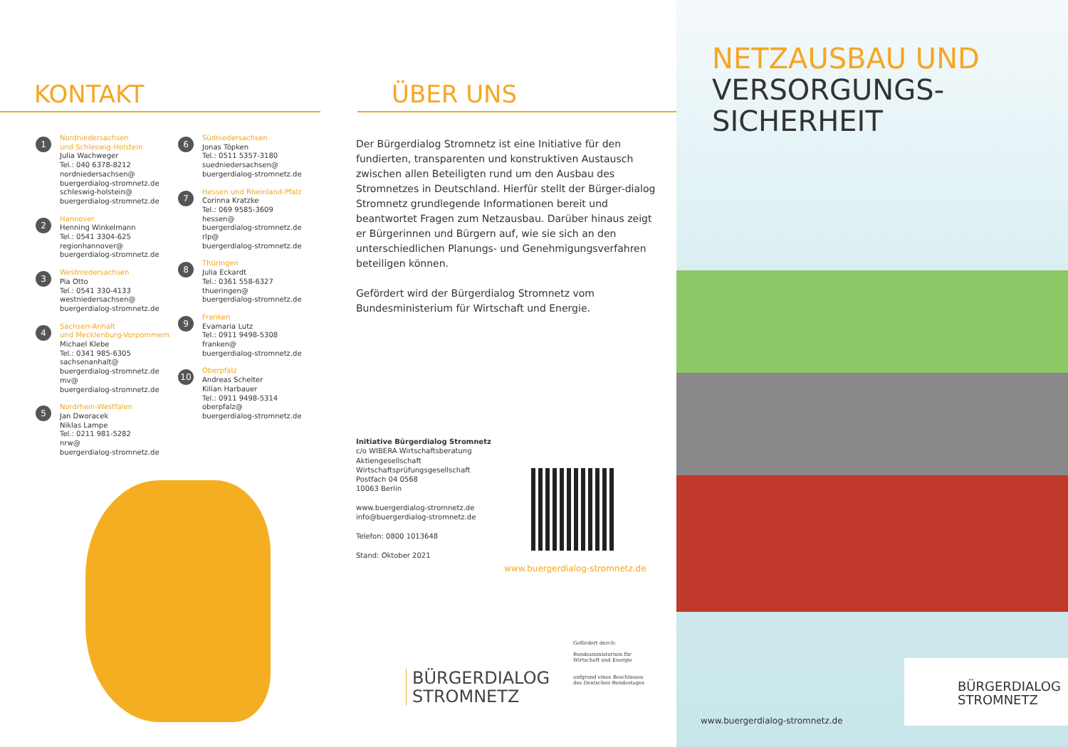KONTAKT
1
Nordniedersachsen
und Schleswig-Holstein
Julia Wachweger
Tel.: 040 6378-8212
nordniedersachsen@
buergerdialog-stromnetz.de
schleswig-holstein@
buergerdialog-stromnetz.de
2
Hannover
Henning Winkelmann
Tel.: 0541 3304-625
regionhannover@
buergerdialog-stromnetz.de
3
Westniedersachsen
Pia Otto
Tel.: 0541 330-4133
westniedersachsen@
buergerdialog-stromnetz.de
4
Sachsen-Anhalt
und Mecklenburg-Vorpommern
Michael Klebe
Tel.: 0341 985-6305
sachsenanhalt@
buergerdialog-stromnetz.de
mv@
buergerdialog-stromnetz.de
5
Nordrhein-Westfalen
Jan Dworacek
Niklas Lampe
Tel.: 0211 981-5282
nrw@
buergerdialog-stromnetz.de
6
Südniedersachsen
Jonas Töpken
Tel.: 0511 5357-3180
suedniedersachsen@
buergerdialog-stromnetz.de
7
Hessen und Rheinland-Pfalz
Corinna Kratzke
Tel.: 069 9585-3609
hessen@
buergerdialog-stromnetz.de
rlp@
buergerdialog-stromnetz.de
8
Thüringen
Julia Eckardt
Tel.: 0361 558-6327
thueringen@
buergerdialog-stromnetz.de
9
Franken
Evamaria Lutz
Tel.: 0911 9498-5308
franken@
buergerdialog-stromnetz.de
10
Oberpfalz
Andreas Schelter
Kilian Harbauer
Tel.: 0911 9498-5314
oberpfalz@
buergerdialog-stromnetz.de
ÜBER UNS
Der Bürgerdialog Stromnetz ist eine Initiative für den fundierten, transparenten und konstruktiven Austausch zwischen allen Beteiligten rund um den Ausbau des Stromnetzes in Deutschland. Hierfür stellt der Bürger-dialog Stromnetz grundlegende Informationen bereit und beantwortet Fragen zum Netzausbau. Darüber hinaus zeigt er Bürgerinnen und Bürgern auf, wie sie sich an den unterschiedlichen Planungs- und Genehmigungsverfahren beteiligen können.
Gefördert wird der Bürgerdialog Stromnetz vom Bundesministerium für Wirtschaft und Energie.
Initiative Bürgerdialog Stromnetz
c/o WIBERA Wirtschaftsberatung
Aktiengesellschaft
Wirtschaftsprüfungsgesellschaft
Postfach 04 0568
10063 Berlin
www.buergerdialog-stromnetz.de
info@buergerdialog-stromnetz.de
Telefon: 0800 1013648
Stand: Oktober 2021
www.buergerdialog-stromnetz.de
BÜRGERDIALOG
STROMNETZ
Gefördert durch:
Bundesministerium für Wirtschaft und Energie
aufgrund eines Beschlusses des Deutschen Bundestages
NETZAUSBAU UND
VERSORGUNGS-
SICHERHEIT
BÜRGERDIALOG
STROMNETZ
www.buergerdialog-stromnetz.de